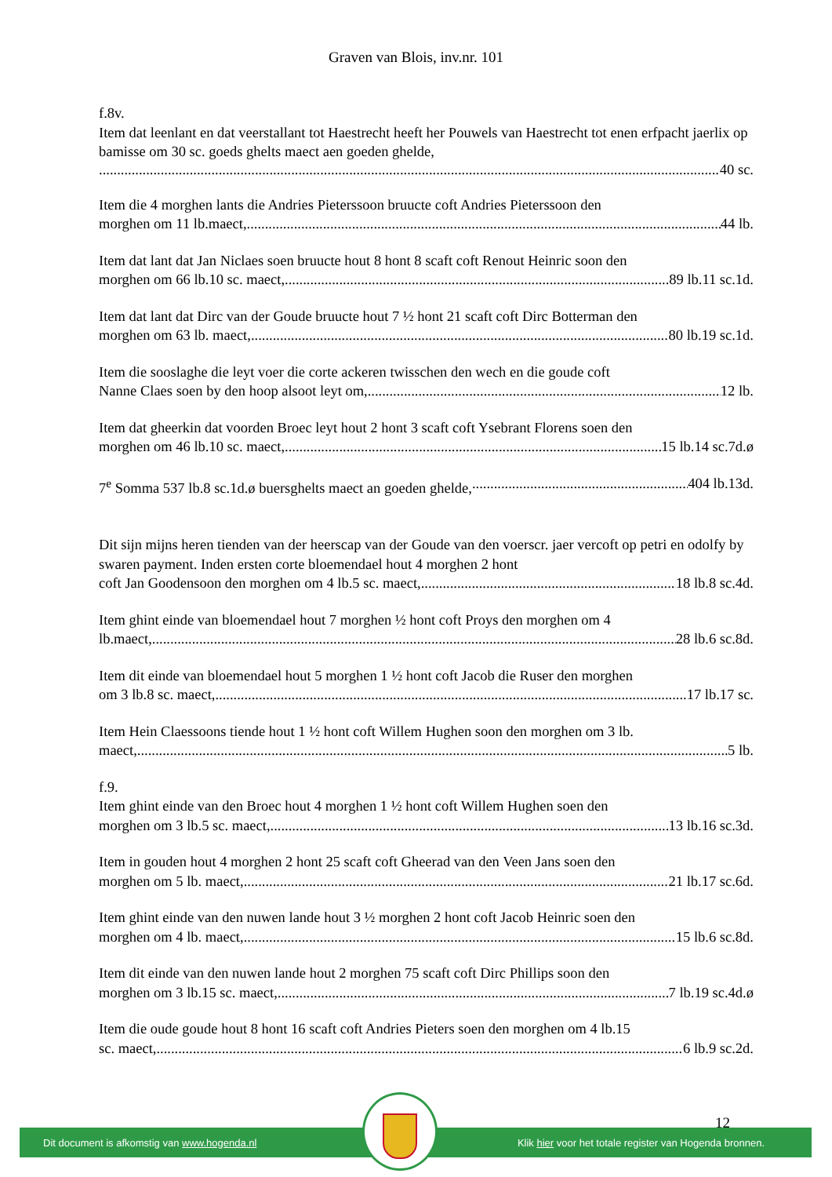Graven van Blois, inv.nr. 101
f.8v.
Item dat leenlant en dat veerstallant tot Haestrecht heeft her Pouwels van Haestrecht tot enen erfpacht jaerlix op bamisse om 30 sc. goeds ghelts maect aen goeden ghelde,
40 sc.
Item die 4 morghen lants die Andries Pieterssoon bruucte coft Andries Pieterssoon den
morghen om 11 lb.maect, 44 lb.
Item dat lant dat Jan Niclaes soen bruucte hout 8 hont 8 scaft coft Renout Heinric soon den
morghen om 66 lb.10 sc. maect, 89 lb.11 sc.1d.
Item dat lant dat Dirc van der Goude bruucte hout 7 ½ hont 21 scaft coft Dirc Botterman den
morghen om 63 lb. maect, 80 lb.19 sc.1d.
Item die sooslaghe die leyt voer die corte ackeren twisschen den wech en die goude coft
Nanne Claes soen by den hoop alsoot leyt om, 12 lb.
Item dat gheerkin dat voorden Broec leyt hout 2 hont 3 scaft coft Ysebrant Florens soen den
morghen om 46 lb.10 sc. maect, 15 lb.14 sc.7d.ø
7<sup>e</sup> Somma 537 lb.8 sc.1d.ø buersghelts maect an goeden ghelde, 404 lb.13d.
Dit sijn mijns heren tienden van der heerscap van der Goude van den voerscr. jaer vercoft op petri en odolfy by swaren payment. Inden ersten corte bloemendael hout 4 morghen 2 hont
coft Jan Goodensoon den morghen om 4 lb.5 sc. maect, 18 lb.8 sc.4d.
Item ghint einde van bloemendael hout 7 morghen ½ hont coft Proys den morghen om 4
lb.maect, 28 lb.6 sc.8d.
Item dit einde van bloemendael hout 5 morghen 1 ½ hont coft Jacob die Ruser den morghen
om 3 lb.8 sc. maect, 17 lb.17 sc.
Item Hein Claessoons tiende hout 1 ½ hont coft Willem Hughen soon den morghen om 3 lb.
maect, 5 lb.
f.9.
Item ghint einde van den Broec hout 4 morghen 1 ½ hont coft Willem Hughen soen den
morghen om 3 lb.5 sc. maect, 13 lb.16 sc.3d.
Item in gouden hout 4 morghen 2 hont 25 scaft coft Gheerad van den Veen Jans soen den
morghen om 5 lb. maect, 21 lb.17 sc.6d.
Item ghint einde van den nuwen lande hout 3 ½ morghen 2 hont coft Jacob Heinric soen den
morghen om 4 lb. maect, 15 lb.6 sc.8d.
Item dit einde van den nuwen lande hout 2 morghen 75 scaft coft Dirc Phillips soon den
morghen om 3 lb.15 sc. maect, 7 lb.19 sc.4d.ø
Item die oude goude hout 8 hont 16 scaft coft Andries Pieters soen den morghen om 4 lb.15
sc. maect, 6 lb.9 sc.2d.
12
Dit document is afkomstig van www.hogenda.nl Klik hier voor het totale register van Hogenda bronnen.